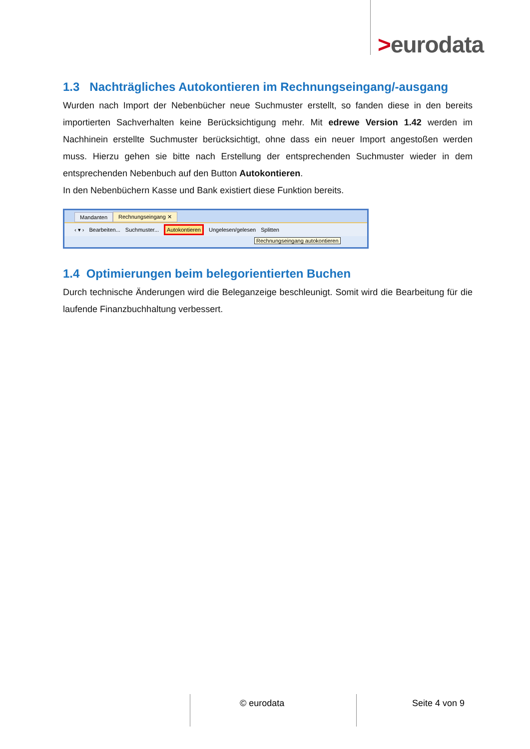>eurodata
1.3 Nachträgliches Autokontieren im Rechnungseingang/-ausgang
Wurden nach Import der Nebenbücher neue Suchmuster erstellt, so fanden diese in den bereits importierten Sachverhalten keine Berücksichtigung mehr. Mit edrewe Version 1.42 werden im Nachhinein erstellte Suchmuster berücksichtigt, ohne dass ein neuer Import angestoßen werden muss. Hierzu gehen sie bitte nach Erstellung der entsprechenden Suchmuster wieder in dem entsprechenden Nebenbuch auf den Button Autokontieren.
In den Nebenbüchern Kasse und Bank existiert diese Funktion bereits.
Mandanten Rechnungseingang ✕
‹ ▾ › Bearbeiten... Suchmuster... Autokontieren Ungelesen/gelesen Splitten
Rechnungseingang autokontieren
1.4 Optimierungen beim belegorientierten Buchen
Durch technische Änderungen wird die Beleganzeige beschleunigt. Somit wird die Bearbeitung für die laufende Finanzbuchhaltung verbessert.
© eurodata Seite 4 von 9